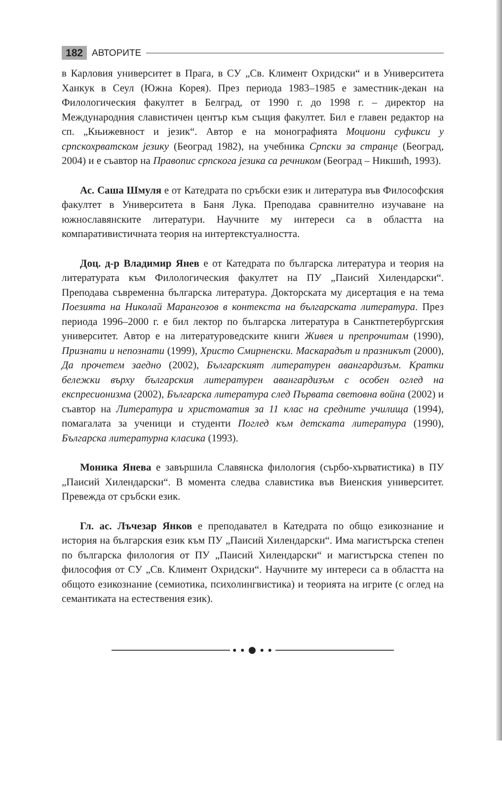182 АВТОРИТЕ
в Карловия университет в Прага, в СУ „Св. Климент Охридски“ и в Университета Ханкук в Сеул (Южна Корея). През периода 1983–1985 е заместник-декан на Филологическия факултет в Белград, от 1990 г. до 1998 г. – директор на Международния славистичен център към същия факултет. Бил е главен редактор на сп. „Књижевност и језик“. Автор е на монографията Моциони суфикси у српскохрватском језику (Београд 1982), на учебника Српски за странце (Београд, 2004) и е съавтор на Правопис српскога језика са речником (Београд – Никшић, 1993).
Ас. Саша Шмуля е от Катедрата по сръбски език и литература във Философския факултет в Университета в Баня Лука. Преподава сравнително изучаване на южнославянските литератури. Научните му интереси са в областта на компаративистичната теория на интертекстуалността.
Доц. д-р Владимир Янев е от Катедрата по българска литература и теория на литературата към Филологическия факултет на ПУ „Паисий Хилендарски“. Преподава съвременна българска литература. Докторската му дисертация е на тема Поезията на Николай Марангозов в контекста на българската литература. През периода 1996–2000 г. е бил лектор по българска литература в Санктпетербургския университет. Автор е на литературоведските книги Живея и препрочитам (1990), Признати и непознати (1999), Христо Смирненски. Маскарадът и празникът (2000), Да прочетем заедно (2002), Българският литературен авангардизъм. Кратки бележки върху българския литературен авангардизъм с особен оглед на експресионизма (2002), Българска литература след Първата световна война (2002) и съавтор на Литература и христоматия за 11 клас на средните училища (1994), помагалата за ученици и студенти Поглед към детската литература (1990), Българска литературна класика (1993).
Моника Янева е завършила Славянска филология (сърбо-хърватистика) в ПУ „Паисий Хилендарски“. В момента следва славистика във Виенския университет. Превежда от сръбски език.
Гл. ас. Лъчезар Янков е преподавател в Катедрата по общо езикознание и история на българския език към ПУ „Паисий Хилендарски“. Има магистърска степен по българска филология от ПУ „Паисий Хилендарски“ и магистърска степен по философия от СУ „Св. Климент Охридски“. Научните му интереси са в областта на общото езикознание (семиотика, психолингвистика) и теорията на игрите (с оглед на семантиката на естествения език).
● ● ⬤ ● ●